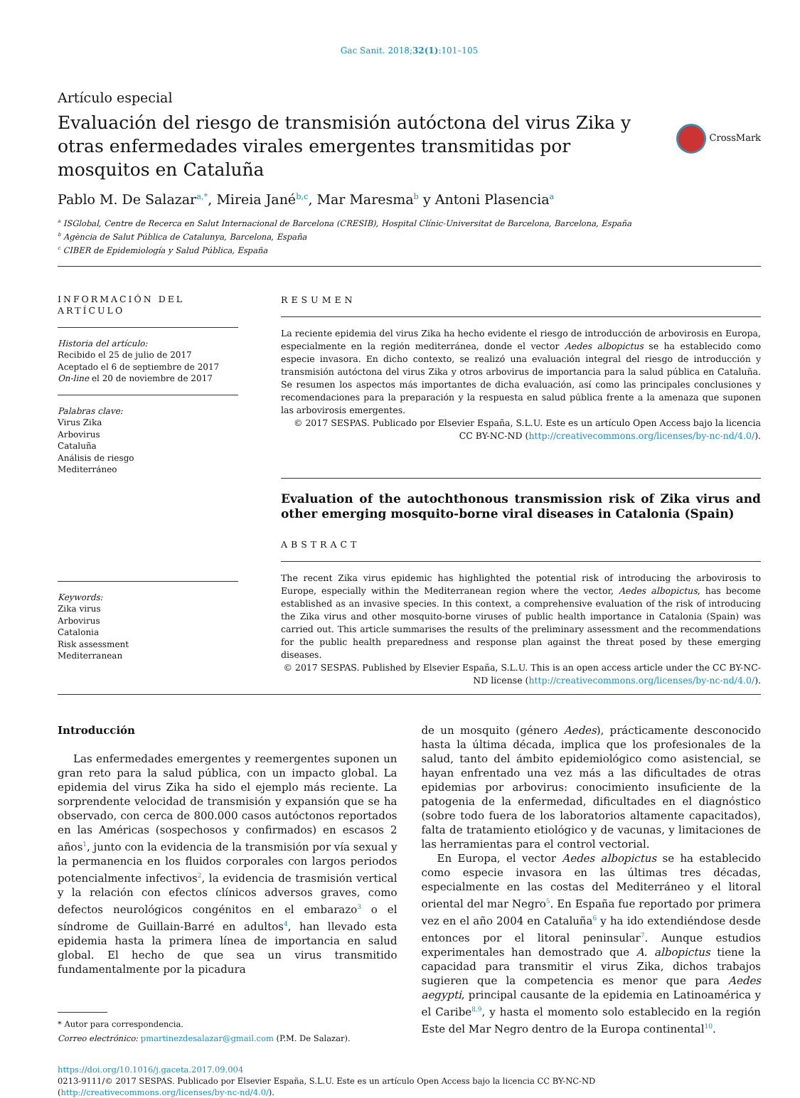Gac Sanit. 2018;32(1):101–105
Artículo especial
Evaluación del riesgo de transmisión autóctona del virus Zika y otras enfermedades virales emergentes transmitidas por mosquitos en Cataluña
CrossMark
Pablo M. De Salazar<sup>a,*</sup>, Mireia Jané<sup>b,c</sup>, Mar Maresma<sup>b</sup> y Antoni Plasencia<sup>a</sup>
<sup>a</sup> ISGlobal, Centre de Recerca en Salut Internacional de Barcelona (CRESIB), Hospital Clínic-Universitat de Barcelona, Barcelona, España
<sup>b</sup> Agència de Salut Pública de Catalunya, Barcelona, España
<sup>c</sup> CIBER de Epidemiología y Salud Pública, España
INFORMACIÓN DEL ARTÍCULO
Historia del artículo:
Recibido el 25 de julio de 2017
Aceptado el 6 de septiembre de 2017
On-line el 20 de noviembre de 2017
Palabras clave:
Virus Zika
Arbovirus
Cataluña
Análisis de riesgo
Mediterráneo
Keywords:
Zika virus
Arbovirus
Catalonia
Risk assessment
Mediterranean
RESUMEN
La reciente epidemia del virus Zika ha hecho evidente el riesgo de introducción de arbovirosis en Europa, especialmente en la región mediterránea, donde el vector Aedes albopictus se ha establecido como especie invasora. En dicho contexto, se realizó una evaluación integral del riesgo de introducción y transmisión autóctona del virus Zika y otros arbovirus de importancia para la salud pública en Cataluña. Se resumen los aspectos más importantes de dicha evaluación, así como las principales conclusiones y recomendaciones para la preparación y la respuesta en salud pública frente a la amenaza que suponen las arbovirosis emergentes.
© 2017 SESPAS. Publicado por Elsevier España, S.L.U. Este es un artículo Open Access bajo la licencia CC BY-NC-ND (http://creativecommons.org/licenses/by-nc-nd/4.0/).
Evaluation of the autochthonous transmission risk of Zika virus and other emerging mosquito-borne viral diseases in Catalonia (Spain)
ABSTRACT
The recent Zika virus epidemic has highlighted the potential risk of introducing the arbovirosis to Europe, especially within the Mediterranean region where the vector, Aedes albopictus, has become established as an invasive species. In this context, a comprehensive evaluation of the risk of introducing the Zika virus and other mosquito-borne viruses of public health importance in Catalonia (Spain) was carried out. This article summarises the results of the preliminary assessment and the recommendations for the public health preparedness and response plan against the threat posed by these emerging diseases.
© 2017 SESPAS. Published by Elsevier España, S.L.U. This is an open access article under the CC BY-NC-ND license (http://creativecommons.org/licenses/by-nc-nd/4.0/).
Introducción
Las enfermedades emergentes y reemergentes suponen un gran reto para la salud pública, con un impacto global. La epidemia del virus Zika ha sido el ejemplo más reciente. La sorprendente velocidad de transmisión y expansión que se ha observado, con cerca de 800.000 casos autóctonos reportados en las Américas (sospechosos y confirmados) en escasos 2 años<sup>1</sup>, junto con la evidencia de la transmisión por vía sexual y la permanencia en los fluidos corporales con largos periodos potencialmente infectivos<sup>2</sup>, la evidencia de trasmisión vertical y la relación con efectos clínicos adversos graves, como defectos neurológicos congénitos en el embarazo<sup>3</sup> o el síndrome de Guillain-Barré en adultos<sup>4</sup>, han llevado esta epidemia hasta la primera línea de importancia en salud global. El hecho de que sea un virus transmitido fundamentalmente por la picadura
* Autor para correspondencia.
Correo electrónico: pmartinezdesalazar@gmail.com (P.M. De Salazar).
de un mosquito (género Aedes), prácticamente desconocido hasta la última década, implica que los profesionales de la salud, tanto del ámbito epidemiológico como asistencial, se hayan enfrentado una vez más a las dificultades de otras epidemias por arbovirus: conocimiento insuficiente de la patogenia de la enfermedad, dificultades en el diagnóstico (sobre todo fuera de los laboratorios altamente capacitados), falta de tratamiento etiológico y de vacunas, y limitaciones de las herramientas para el control vectorial.
En Europa, el vector Aedes albopictus se ha establecido como especie invasora en las últimas tres décadas, especialmente en las costas del Mediterráneo y el litoral oriental del mar Negro<sup>5</sup>. En España fue reportado por primera vez en el año 2004 en Cataluña<sup>6</sup> y ha ido extendiéndose desde entonces por el litoral peninsular<sup>7</sup>. Aunque estudios experimentales han demostrado que A. albopictus tiene la capacidad para transmitir el virus Zika, dichos trabajos sugieren que la competencia es menor que para Aedes aegypti, principal causante de la epidemia en Latinoamérica y el Caribe<sup>8,9</sup>, y hasta el momento solo establecido en la región Este del Mar Negro dentro de la Europa continental<sup>10</sup>.
https://doi.org/10.1016/j.gaceta.2017.09.004
0213-9111/© 2017 SESPAS. Publicado por Elsevier España, S.L.U. Este es un artículo Open Access bajo la licencia CC BY-NC-ND (http://creativecommons.org/licenses/by-nc-nd/4.0/).